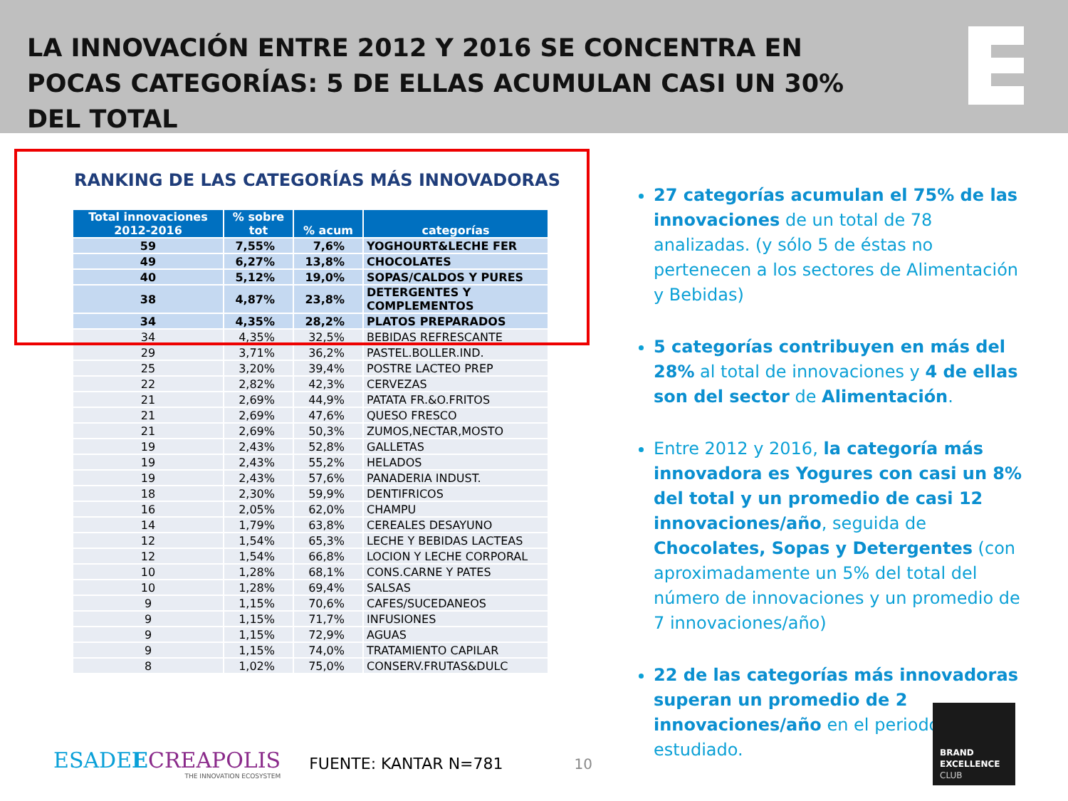LA INNOVACIÓN ENTRE 2012 Y 2016 SE CONCENTRA EN POCAS CATEGORÍAS: 5 DE ELLAS ACUMULAN CASI UN 30% DEL TOTAL
RANKING DE LAS CATEGORÍAS MÁS INNOVADORAS
| Total innovaciones 2012-2016 | % sobre tot | % acum | categorías |
| --- | --- | --- | --- |
| 59 | 7,55% | 7,6% | YOGHOURT&LECHE FER |
| 49 | 6,27% | 13,8% | CHOCOLATES |
| 40 | 5,12% | 19,0% | SOPAS/CALDOS Y PURES |
| 38 | 4,87% | 23,8% | DETERGENTES Y COMPLEMENTOS |
| 34 | 4,35% | 28,2% | PLATOS PREPARADOS |
| 34 | 4,35% | 32,5% | BEBIDAS REFRESCANTE |
| 29 | 3,71% | 36,2% | PASTEL.BOLLER.IND. |
| 25 | 3,20% | 39,4% | POSTRE LACTEO PREP |
| 22 | 2,82% | 42,3% | CERVEZAS |
| 21 | 2,69% | 44,9% | PATATA FR.&O.FRITOS |
| 21 | 2,69% | 47,6% | QUESO FRESCO |
| 21 | 2,69% | 50,3% | ZUMOS,NECTAR,MOSTO |
| 19 | 2,43% | 52,8% | GALLETAS |
| 19 | 2,43% | 55,2% | HELADOS |
| 19 | 2,43% | 57,6% | PANADERIA INDUST. |
| 18 | 2,30% | 59,9% | DENTIFRICOS |
| 16 | 2,05% | 62,0% | CHAMPU |
| 14 | 1,79% | 63,8% | CEREALES DESAYUNO |
| 12 | 1,54% | 65,3% | LECHE Y BEBIDAS LACTEAS |
| 12 | 1,54% | 66,8% | LOCION Y LECHE CORPORAL |
| 10 | 1,28% | 68,1% | CONS.CARNE Y PATES |
| 10 | 1,28% | 69,4% | SALSAS |
| 9 | 1,15% | 70,6% | CAFES/SUCEDANEOS |
| 9 | 1,15% | 71,7% | INFUSIONES |
| 9 | 1,15% | 72,9% | AGUAS |
| 9 | 1,15% | 74,0% | TRATAMIENTO CAPILAR |
| 8 | 1,02% | 75,0% | CONSERV.FRUTAS&DULC |
27 categorías acumulan el 75% de las innovaciones de un total de 78 analizadas. (y sólo 5 de éstas no pertenecen a los sectores de Alimentación y Bebidas)
5 categorías contribuyen en más del 28% al total de innovaciones y 4 de ellas son del sector de Alimentación.
Entre 2012 y 2016, la categoría más innovadora es Yogures con casi un 8% del total y un promedio de casi 12 innovaciones/año, seguida de Chocolates, Sopas y Detergentes (con aproximadamente un 5% del total del número de innovaciones y un promedio de 7 innovaciones/año)
22 de las categorías más innovadoras superan un promedio de 2 innovaciones/año en el periodo estudiado.
ESADEECREAPOLIS
THE INNOVATION ECOSYSTEM
FUENTE: KANTAR N=781 10
BRAND
EXCELLENCE
CLUB